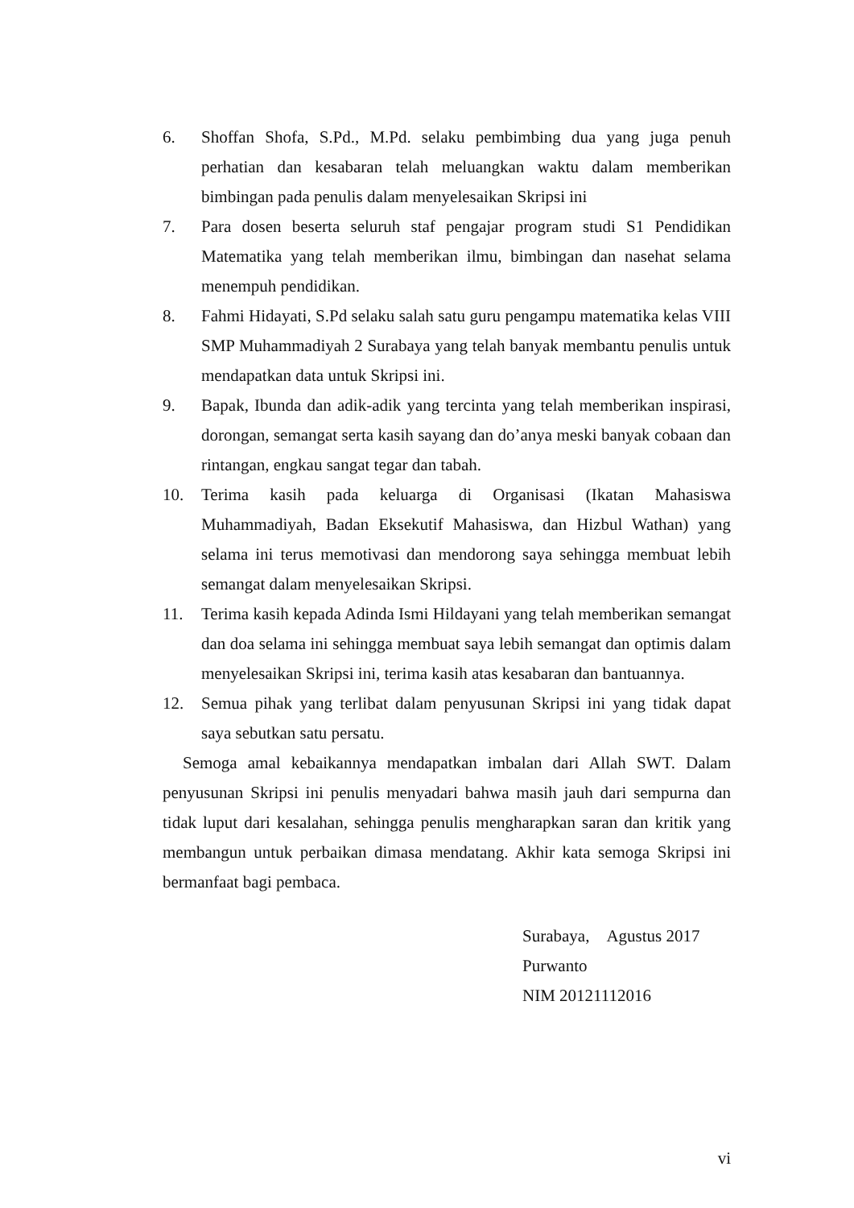6. Shoffan Shofa, S.Pd., M.Pd. selaku pembimbing dua yang juga penuh perhatian dan kesabaran telah meluangkan waktu dalam memberikan bimbingan pada penulis dalam menyelesaikan Skripsi ini
7. Para dosen beserta seluruh staf pengajar program studi S1 Pendidikan Matematika yang telah memberikan ilmu, bimbingan dan nasehat selama menempuh pendidikan.
8. Fahmi Hidayati, S.Pd selaku salah satu guru pengampu matematika kelas VIII SMP Muhammadiyah 2 Surabaya yang telah banyak membantu penulis untuk mendapatkan data untuk Skripsi ini.
9. Bapak, Ibunda dan adik-adik yang tercinta yang telah memberikan inspirasi, dorongan, semangat serta kasih sayang dan do’anya meski banyak cobaan dan rintangan, engkau sangat tegar dan tabah.
10. Terima kasih pada keluarga di Organisasi (Ikatan Mahasiswa Muhammadiyah, Badan Eksekutif Mahasiswa, dan Hizbul Wathan) yang selama ini terus memotivasi dan mendorong saya sehingga membuat lebih semangat dalam menyelesaikan Skripsi.
11. Terima kasih kepada Adinda Ismi Hildayani yang telah memberikan semangat dan doa selama ini sehingga membuat saya lebih semangat dan optimis dalam menyelesaikan Skripsi ini, terima kasih atas kesabaran dan bantuannya.
12. Semua pihak yang terlibat dalam penyusunan Skripsi ini yang tidak dapat saya sebutkan satu persatu.
Semoga amal kebaikannya mendapatkan imbalan dari Allah SWT. Dalam penyusunan Skripsi ini penulis menyadari bahwa masih jauh dari sempurna dan tidak luput dari kesalahan, sehingga penulis mengharapkan saran dan kritik yang membangun untuk perbaikan dimasa mendatang. Akhir kata semoga Skripsi ini bermanfaat bagi pembaca.
Surabaya, Agustus 2017
Purwanto
NIM 20121112016
vi